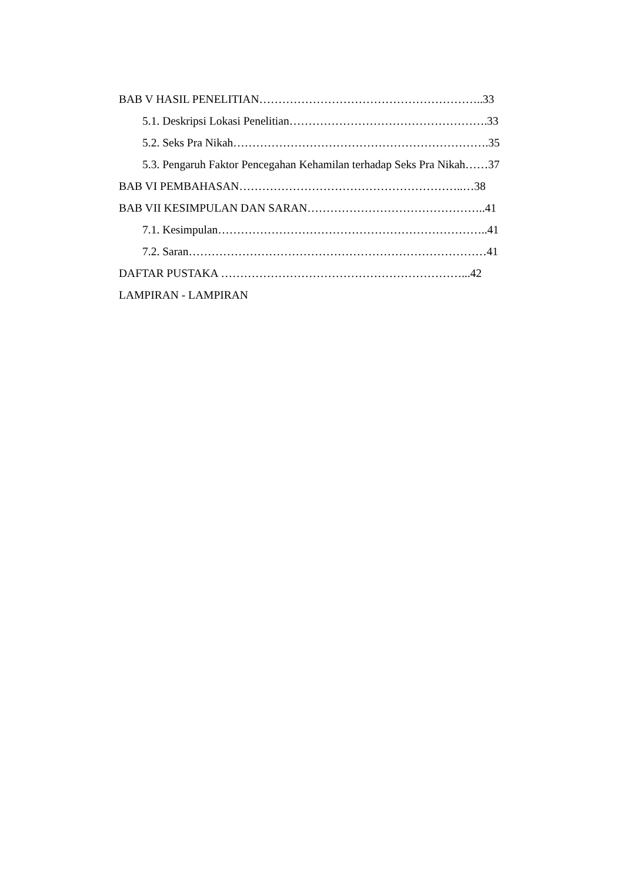BAB V HASIL PENELITIAN…………………………………………………..33
5.1. Deskripsi Lokasi Penelitian…………………………………………….33
5.2. Seks Pra Nikah………………………………………………………….35
5.3. Pengaruh Faktor Pencegahan Kehamilan terhadap Seks Pra Nikah……37
BAB VI PEMBAHASAN…………………………………………………..…38
BAB VII KESIMPULAN DAN SARAN………………………………………..41
7.1. Kesimpulan……………………………………………………………..41
7.2. Saran……………………………………………………………………41
DAFTAR PUSTAKA ………………………………………………………...42
LAMPIRAN - LAMPIRAN